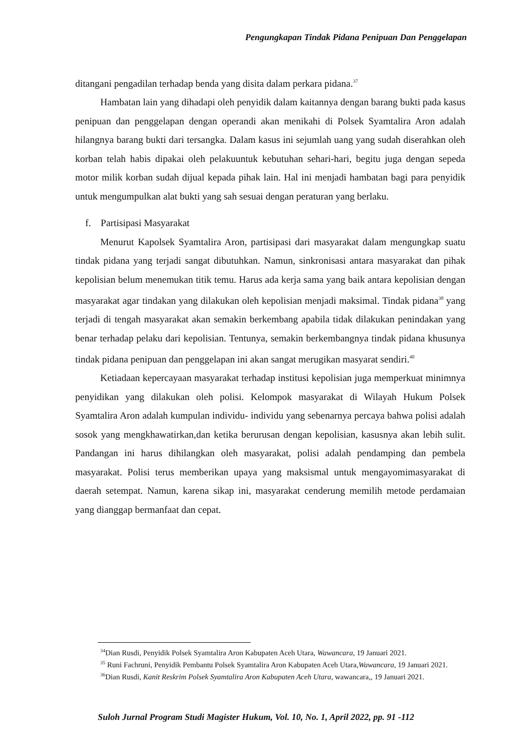Pengungkapan Tindak Pidana Penipuan Dan Penggelapan
ditangani pengadilan terhadap benda yang disita dalam perkara pidana.<sup>37</sup>
Hambatan lain yang dihadapi oleh penyidik dalam kaitannya dengan barang bukti pada kasus penipuan dan penggelapan dengan operandi akan menikahi di Polsek Syamtalira Aron adalah hilangnya barang bukti dari tersangka. Dalam kasus ini sejumlah uang yang sudah diserahkan oleh korban telah habis dipakai oleh pelakuuntuk kebutuhan sehari-hari, begitu juga dengan sepeda motor milik korban sudah dijual kepada pihak lain. Hal ini menjadi hambatan bagi para penyidik untuk mengumpulkan alat bukti yang sah sesuai dengan peraturan yang berlaku.
f. Partisipasi Masyarakat
Menurut Kapolsek Syamtalira Aron, partisipasi dari masyarakat dalam mengungkap suatu tindak pidana yang terjadi sangat dibutuhkan. Namun, sinkronisasi antara masyarakat dan pihak kepolisian belum menemukan titik temu. Harus ada kerja sama yang baik antara kepolisian dengan masyarakat agar tindakan yang dilakukan oleh kepolisian menjadi maksimal. Tindak pidana<sup>38</sup> yang terjadi di tengah masyarakat akan semakin berkembang apabila tidak dilakukan penindakan yang benar terhadap pelaku dari kepolisian. Tentunya, semakin berkembangnya tindak pidana khusunya tindak pidana penipuan dan penggelapan ini akan sangat merugikan masyarat sendiri.<sup>40</sup>
Ketiadaan kepercayaan masyarakat terhadap institusi kepolisian juga memperkuat minimnya penyidikan yang dilakukan oleh polisi. Kelompok masyarakat di Wilayah Hukum Polsek Syamtalira Aron adalah kumpulan individu- individu yang sebenarnya percaya bahwa polisi adalah sosok yang mengkhawatirkan,dan ketika berurusan dengan kepolisian, kasusnya akan lebih sulit. Pandangan ini harus dihilangkan oleh masyarakat, polisi adalah pendamping dan pembela masyarakat. Polisi terus memberikan upaya yang maksismal untuk mengayomimasyarakat di daerah setempat. Namun, karena sikap ini, masyarakat cenderung memilih metode perdamaian yang dianggap bermanfaat dan cepat.
<sup>34</sup> Dian Rusdi, Penyidik Polsek Syamtalira Aron Kabupaten Aceh Utara, Wawancara, 19 Januari 2021.
<sup>35</sup> Runi Fachruni, Penyidik Pembantu Polsek Syamtalira Aron Kabupaten Aceh Utara,Wawancara, 19 Januari 2021.
<sup>36</sup> Dian Rusdi, Kanit Reskrim Polsek Syamtalira Aron Kabupaten Aceh Utara, wawancara,, 19 Januari 2021.
Suloh Jurnal Program Studi Magister Hukum, Vol. 10, No. 1, April 2022, pp. 91 -112